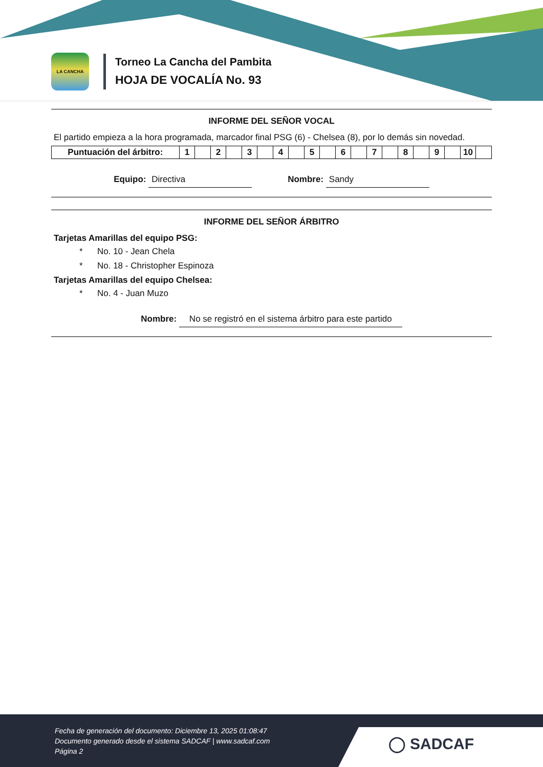LA CANCHA
Torneo La Cancha del Pambita
HOJA DE VOCALÍA No. 93
INFORME DEL SEÑOR VOCAL
El partido empieza a la hora programada, marcador final PSG (6) - Chelsea (8), por lo demás sin novedad.
| Puntuación del árbitro: | 1 | | 2 | | 3 | | 4 | | 5 | | 6 | | 7 | | 8 | | 9 | | 10 | |
Equipo: Directiva Nombre: Sandy
INFORME DEL SEÑOR ÁRBITRO
Tarjetas Amarillas del equipo PSG:
* No. 10 - Jean Chela
* No. 18 - Christopher Espinoza
Tarjetas Amarillas del equipo Chelsea:
* No. 4 - Juan Muzo
Nombre: No se registró en el sistema árbitro para este partido
Fecha de generación del documento: Diciembre 13, 2025 01:08:47
Documento generado desde el sistema SADCAF | www.sadcaf.com
Página 2
◯ SADCAF